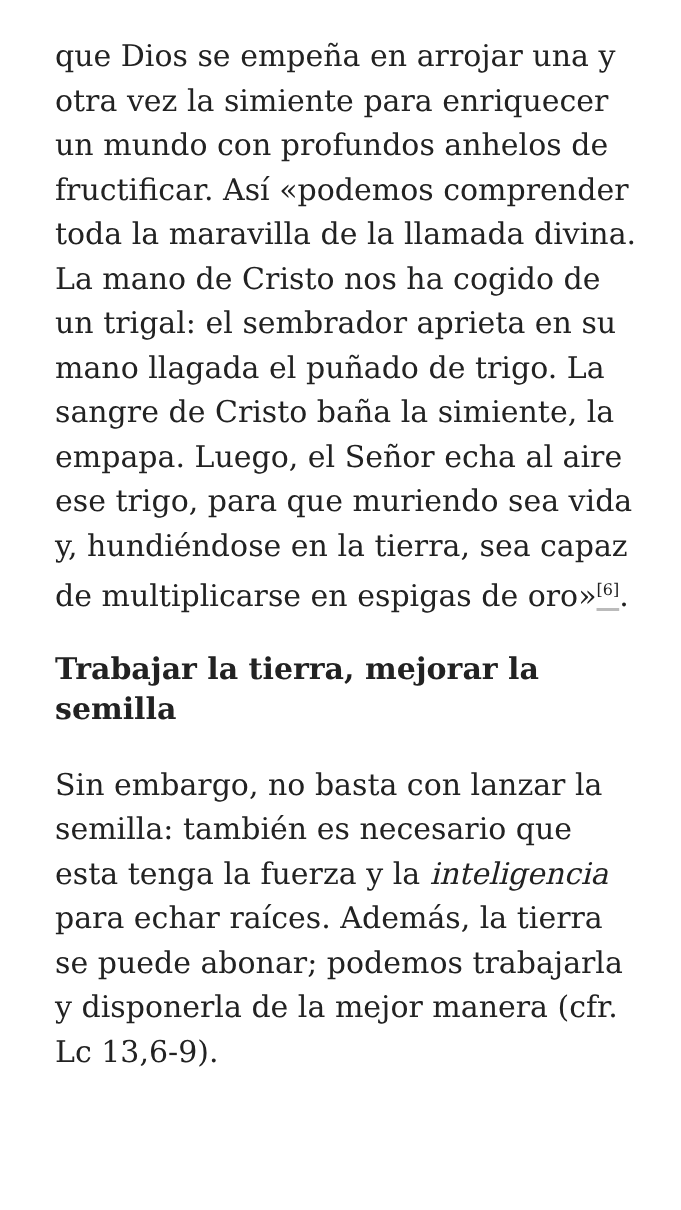que Dios se empeña en arrojar una y otra vez la simiente para enriquecer un mundo con profundos anhelos de fructificar. Así «podemos comprender toda la maravilla de la llamada divina. La mano de Cristo nos ha cogido de un trigal: el sembrador aprieta en su mano llagada el puñado de trigo. La sangre de Cristo baña la simiente, la empapa. Luego, el Señor echa al aire ese trigo, para que muriendo sea vida y, hundiéndose en la tierra, sea capaz de multiplicarse en espigas de oro»<sup>[6]</sup>.
Trabajar la tierra, mejorar la semilla
Sin embargo, no basta con lanzar la semilla: también es necesario que esta tenga la fuerza y la inteligencia para echar raíces. Además, la tierra se puede abonar; podemos trabajarla y disponerla de la mejor manera (cfr. Lc 13,6-9).